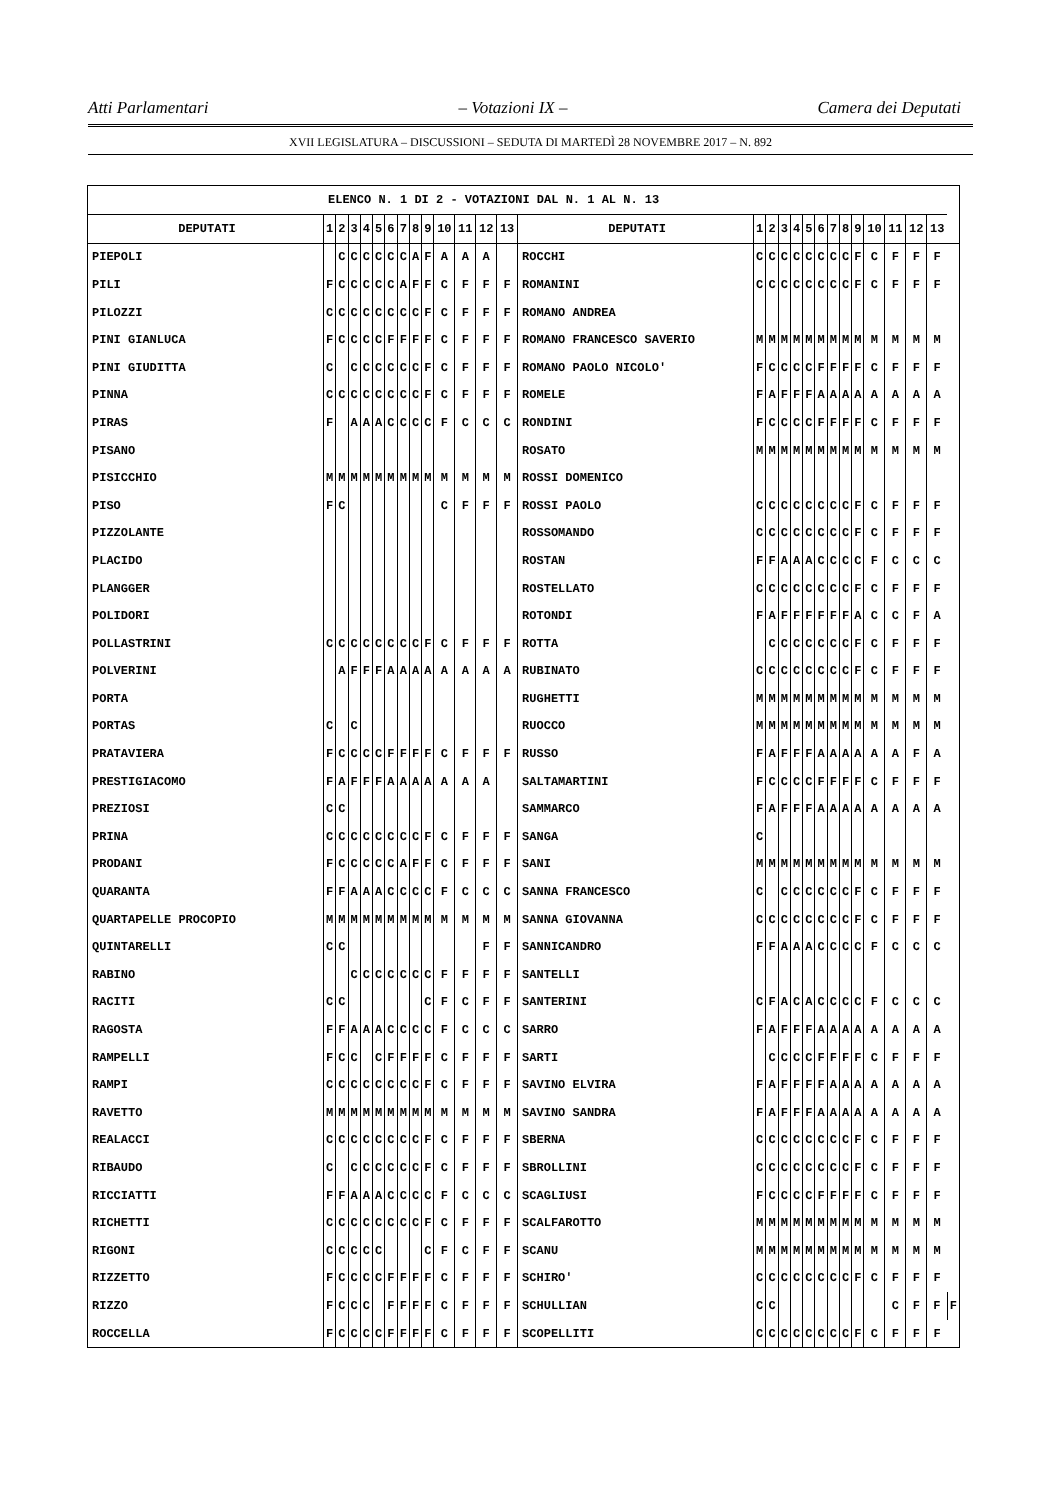Atti Parlamentari – Votazioni IX – Camera dei Deputati
XVII LEGISLATURA – DISCUSSIONI – SEDUTA DI MARTEDÌ 28 NOVEMBRE 2017 – N. 892
| ELENCO N. 1 DI 2 - VOTAZIONI DAL N. 1 AL N. 13 | | | | | | | | | | | | | | | | | | | | | | | | | | | | |
| DEPUTATI | 1 | 2 | 3 | 4 | 5 | 6 | 7 | 8 | 9 | 10 | 11 | 12 | 13 | DEPUTATI | 1 | 2 | 3 | 4 | 5 | 6 | 7 | 8 | 9 | 10 | 11 | 12 | 13 | |
| PIEPOLI | | C | C | C | C | C | C | A | F | A | A | A | | ROCCHI | C | C | C | C | C | C | C | C | F | C | F | F | F | |
| PILI | F | C | C | C | C | C | A | F | F | C | F | F | F | ROMANINI | C | C | C | C | C | C | C | C | F | C | F | F | F | |
| PILOZZI | C | C | C | C | C | C | C | C | F | C | F | F | F | ROMANO ANDREA | | | | | | | | | | | | | | |
| PINI GIANLUCA | F | C | C | C | C | F | F | F | F | C | F | F | F | ROMANO FRANCESCO SAVERIO | M | M | M | M | M | M | M | M | M | M | M | M | M | |
| PINI GIUDITTA | C | | C | C | C | C | C | C | F | C | F | F | F | ROMANO PAOLO NICOLO' | F | C | C | C | C | F | F | F | F | C | F | F | F | |
| PINNA | C | C | C | C | C | C | C | C | F | C | F | F | F | ROMELE | F | A | F | F | F | A | A | A | A | A | A | A | A | |
| PIRAS | F | | A | A | A | C | C | C | C | F | C | C | C | RONDINI | F | C | C | C | C | F | F | F | F | C | F | F | F | |
| PISANO | | | | | | | | | | | | | | ROSATO | M | M | M | M | M | M | M | M | M | M | M | M | M | |
| PISICCHIO | M | M | M | M | M | M | M | M | M | M | M | M | M | ROSSI DOMENICO | | | | | | | | | | | | | | |
| PISO | F | C | | | | | | | | C | F | F | F | ROSSI PAOLO | C | C | C | C | C | C | C | C | F | C | F | F | F | |
| PIZZOLANTE | | | | | | | | | | | | | | ROSSOMANDO | C | C | C | C | C | C | C | C | F | C | F | F | F | |
| PLACIDO | | | | | | | | | | | | | | ROSTAN | F | F | A | A | A | C | C | C | C | F | C | C | C | |
| PLANGGER | | | | | | | | | | | | | | ROSTELLATO | C | C | C | C | C | C | C | C | F | C | F | F | F | |
| POLIDORI | | | | | | | | | | | | | | ROTONDI | F | A | F | F | F | F | F | F | A | C | C | F | A | |
| POLLASTRINI | C | C | C | C | C | C | C | C | F | C | F | F | F | ROTTA | | C | C | C | C | C | C | C | F | C | F | F | F | |
| POLVERINI | | A | F | F | F | A | A | A | A | A | A | A | A | RUBINATO | C | C | C | C | C | C | C | C | F | C | F | F | F | |
| PORTA | | | | | | | | | | | | | | RUGHETTI | M | M | M | M | M | M | M | M | M | M | M | M | M | |
| PORTAS | C | | C | | | | | | | | | | | RUOCCO | M | M | M | M | M | M | M | M | M | M | M | M | M | |
| PRATAVIERA | F | C | C | C | C | F | F | F | F | C | F | F | F | RUSSO | F | A | F | F | F | A | A | A | A | A | A | F | A | |
| PRESTIGIACOMO | F | A | F | F | F | A | A | A | A | A | A | A | | SALTAMARTINI | F | C | C | C | C | F | F | F | F | C | F | F | F | |
| PREZIOSI | C | C | | | | | | | | | | | | SAMMARCO | F | A | F | F | F | A | A | A | A | A | A | A | A | |
| PRINA | C | C | C | C | C | C | C | C | F | C | F | F | F | SANGA | C | | | | | | | | | | | | | |
| PRODANI | F | C | C | C | C | C | A | F | F | C | F | F | F | SANI | M | M | M | M | M | M | M | M | M | M | M | M | M | |
| QUARANTA | F | F | A | A | A | C | C | C | C | F | C | C | C | SANNA FRANCESCO | C | | C | C | C | C | C | C | F | C | F | F | F | |
| QUARTAPELLE PROCOPIO | M | M | M | M | M | M | M | M | M | M | M | M | M | SANNA GIOVANNA | C | C | C | C | C | C | C | C | F | C | F | F | F | |
| QUINTARELLI | C | C | | | | | | | | | | F | F | SANNICANDRO | F | F | A | A | A | C | C | C | C | F | C | C | C | |
| RABINO | | | C | C | C | C | C | C | C | F | F | F | F | SANTELLI | | | | | | | | | | | | | | |
| RACITI | C | C | | | | | | | C | F | C | F | F | SANTERINI | C | F | A | C | A | C | C | C | C | F | C | C | C | |
| RAGOSTA | F | F | A | A | A | C | C | C | C | F | C | C | C | SARRO | F | A | F | F | F | A | A | A | A | A | A | A | A | |
| RAMPELLI | F | C | C | | C | F | F | F | F | C | F | F | F | SARTI | | C | C | C | C | F | F | F | F | C | F | F | F | |
| RAMPI | C | C | C | C | C | C | C | C | F | C | F | F | F | SAVINO ELVIRA | F | A | F | F | F | F | A | A | A | A | A | A | A | |
| RAVETTO | M | M | M | M | M | M | M | M | M | M | M | M | M | SAVINO SANDRA | F | A | F | F | F | A | A | A | A | A | A | A | A | |
| REALACCI | C | C | C | C | C | C | C | C | F | C | F | F | F | SBERNA | C | C | C | C | C | C | C | C | F | C | F | F | F | |
| RIBAUDO | C | | C | C | C | C | C | C | F | C | F | F | F | SBROLLINI | C | C | C | C | C | C | C | C | F | C | F | F | F | |
| RICCIATTI | F | F | A | A | A | C | C | C | C | F | C | C | C | SCAGLIUSI | F | C | C | C | C | F | F | F | F | C | F | F | F | |
| RICHETTI | C | C | C | C | C | C | C | C | F | C | F | F | F | SCALFAROTTO | M | M | M | M | M | M | M | M | M | M | M | M | M | |
| RIGONI | C | C | C | C | C | | | | C | F | C | F | F | SCANU | M | M | M | M | M | M | M | M | M | M | M | M | M | |
| RIZZETTO | F | C | C | C | C | F | F | F | F | C | F | F | F | SCHIRO' | C | C | C | C | C | C | C | C | F | C | F | F | F | |
| RIZZO | F | C | C | C | | F | F | F | F | C | F | F | F | SCHULLIAN | C | C | | | | | | | | | C | F | F | F |
| ROCCELLA | F | C | C | C | C | F | F | F | F | C | F | F | F | SCOPELLITI | C | C | C | C | C | C | C | C | F | C | F | F | F | |